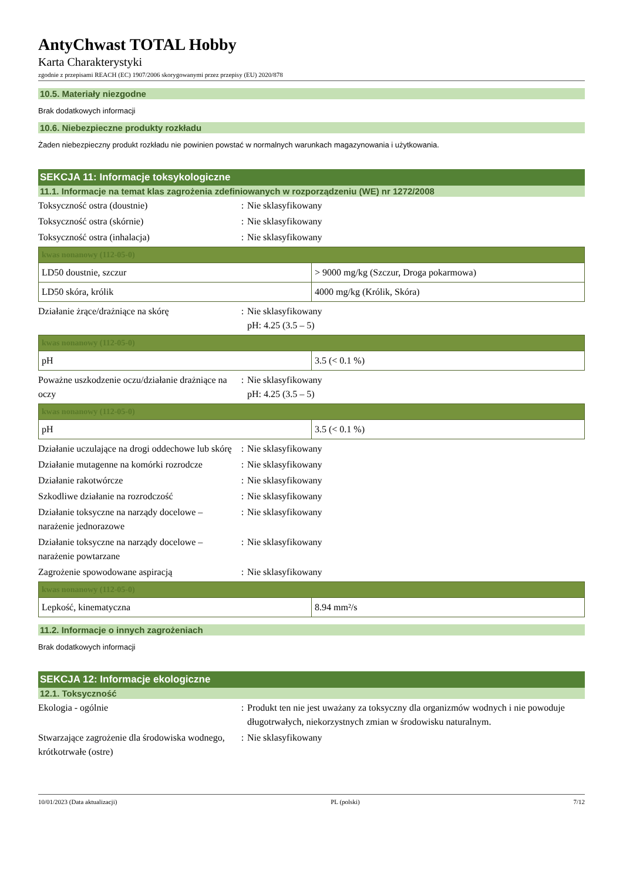AntyChwast TOTAL Hobby
Karta Charakterystyki
zgodnie z przepisami REACH (EC) 1907/2006 skorygowanymi przez przepisy (EU) 2020/878
10.5. Materiały niezgodne
Brak dodatkowych informacji
10.6. Niebezpieczne produkty rozkładu
Żaden niebezpieczny produkt rozkładu nie powinien powstać w normalnych warunkach magazynowania i użytkowania.
SEKCJA 11: Informacje toksykologiczne
11.1. Informacje na temat klas zagrożenia zdefiniowanych w rozporządzeniu (WE) nr 1272/2008
Toksyczność ostra (doustnie) : Nie sklasyfikowany
Toksyczność ostra (skórnie) : Nie sklasyfikowany
Toksyczność ostra (inhalacja) : Nie sklasyfikowany
| kwas nonanowy (112-05-0) | |
| --- | --- |
| LD50 doustnie, szczur | > 9000 mg/kg (Szczur, Droga pokarmowa) |
| LD50 skóra, królik | 4000 mg/kg (Królik, Skóra) |
Działanie żrące/drażniące na skórę : Nie sklasyfikowany
pH: 4.25 (3.5 – 5)
| kwas nonanowy (112-05-0) | |
| --- | --- |
| pH | 3.5 (< 0.1 %) |
Poważne uszkodzenie oczu/działanie drażniące na oczy
: Nie sklasyfikowany
pH: 4.25 (3.5 – 5)
| kwas nonanowy (112-05-0) | |
| --- | --- |
| pH | 3.5 (< 0.1 %) |
Działanie uczulające na drogi oddechowe lub skórę
: Nie sklasyfikowany
Działanie mutagenne na komórki rozrodcze
: Nie sklasyfikowany
Działanie rakotwórcze : Nie sklasyfikowany
Szkodliwe działanie na rozrodczość : Nie sklasyfikowany
Działanie toksyczne na narządy docelowe – narażenie jednorazowe
: Nie sklasyfikowany
Działanie toksyczne na narządy docelowe – narażenie powtarzane
: Nie sklasyfikowany
Zagrożenie spowodowane aspiracją : Nie sklasyfikowany
| kwas nonanowy (112-05-0) | |
| --- | --- |
| Lepkość, kinematyczna | 8.94 mm²/s |
11.2. Informacje o innych zagrożeniach
Brak dodatkowych informacji
SEKCJA 12: Informacje ekologiczne
12.1. Toksyczność
Ekologia - ogólnie : Produkt ten nie jest uważany za toksyczny dla organizmów wodnych i nie powoduje długotrwałych, niekorzystnych zmian w środowisku naturalnym.
Stwarzające zagrożenie dla środowiska wodnego, krótkotrwałe (ostre)
: Nie sklasyfikowany
10/01/2023 (Data aktualizacji) PL (polski) 7/12